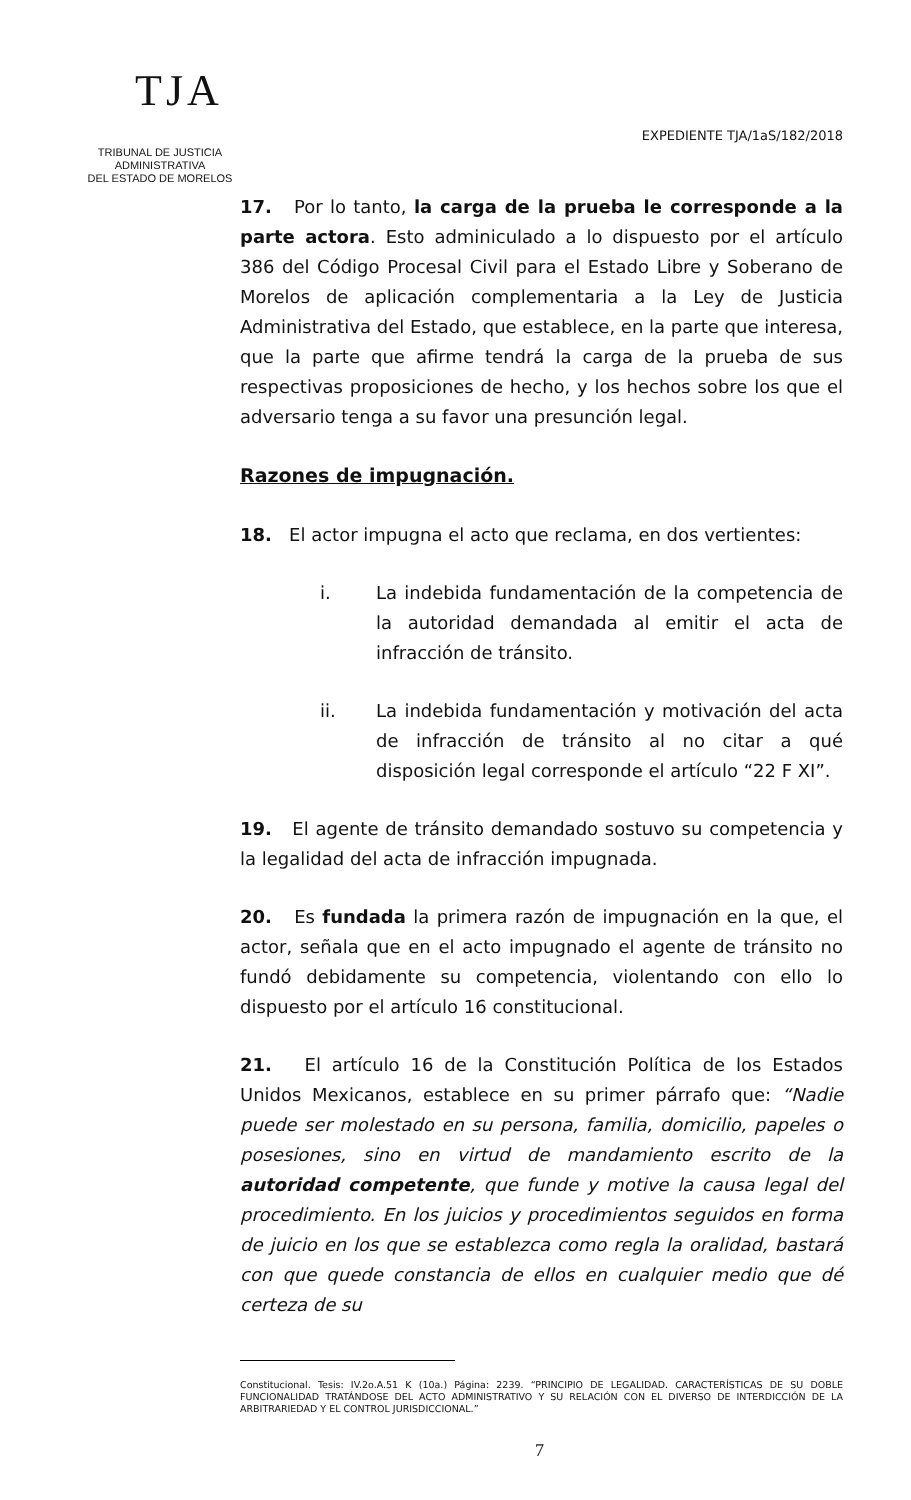TJA
TRIBUNAL DE JUSTICIA ADMINISTRATIVA
DEL ESTADO DE MORELOS
EXPEDIENTE TJA/1aS/182/2018
17. Por lo tanto, la carga de la prueba le corresponde a la parte actora. Esto adminiculado a lo dispuesto por el artículo 386 del Código Procesal Civil para el Estado Libre y Soberano de Morelos de aplicación complementaria a la Ley de Justicia Administrativa del Estado, que establece, en la parte que interesa, que la parte que afirme tendrá la carga de la prueba de sus respectivas proposiciones de hecho, y los hechos sobre los que el adversario tenga a su favor una presunción legal.
Razones de impugnación.
18. El actor impugna el acto que reclama, en dos vertientes:
i. La indebida fundamentación de la competencia de la autoridad demandada al emitir el acta de infracción de tránsito.
ii. La indebida fundamentación y motivación del acta de infracción de tránsito al no citar a qué disposición legal corresponde el artículo “22 F XI”.
19. El agente de tránsito demandado sostuvo su competencia y la legalidad del acta de infracción impugnada.
20. Es fundada la primera razón de impugnación en la que, el actor, señala que en el acto impugnado el agente de tránsito no fundó debidamente su competencia, violentando con ello lo dispuesto por el artículo 16 constitucional.
21. El artículo 16 de la Constitución Política de los Estados Unidos Mexicanos, establece en su primer párrafo que: “Nadie puede ser molestado en su persona, familia, domicilio, papeles o posesiones, sino en virtud de mandamiento escrito de la autoridad competente, que funde y motive la causa legal del procedimiento. En los juicios y procedimientos seguidos en forma de juicio en los que se establezca como regla la oralidad, bastará con que quede constancia de ellos en cualquier medio que dé certeza de su
Constitucional. Tesis: IV.2o.A.51 K (10a.) Página: 2239. “PRINCIPIO DE LEGALIDAD. CARACTERÍSTICAS DE SU DOBLE FUNCIONALIDAD TRATÁNDOSE DEL ACTO ADMINISTRATIVO Y SU RELACIÓN CON EL DIVERSO DE INTERDICCIÓN DE LA ARBITRARIEDAD Y EL CONTROL JURISDICCIONAL.”
7